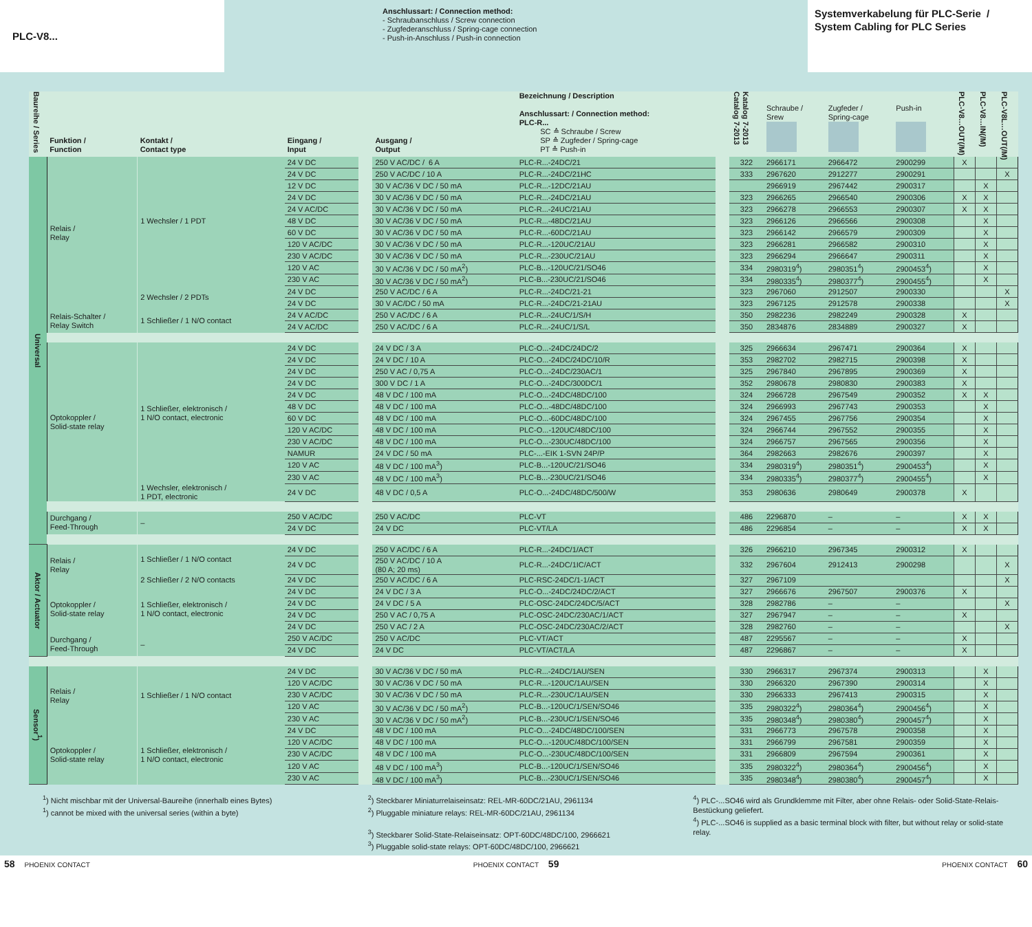PLC-V8...
Anschlussart: / Connection method:
- Schraubanschluss / Screw connection
- Zugfederanschluss / Spring-cage connection
- Push-in-Anschluss / Push-in connection
Systemverkabelung für PLC-Serie /
System Cabling for PLC Series
| Baureihe / Series | Funktion / Function | Kontakt / Contact type | Eingang / Input | | Ausgang / Output | Bezeichnung / Description Anschlussart: / Connection method: PLC-R... SC ≙ Schraube / Screw SP ≙ Zugfeder / Spring-cage PT ≙ Push-in | | Katalog 7-2013 Catalog 7-2013 | Schraube / Srew | Zugfeder / Spring-cage | Push-in | PLC-V8…OUT(/M) | PLC-V8…IN(/M) | PLC-V8L…OUT(/M) |
| --- | --- | --- | --- | --- | --- | --- | --- | --- | --- | --- | --- | --- | --- | --- |
| Universal | Relais / Relay | 1 Wechsler / 1 PDT | 24 V DC | | 250 V AC/DC / 6 A | PLC-R...-24DC/21 | | 322 | 2966171 | 2966472 | 2900299 | X | | |
| | | | 24 V DC | | 250 V AC/DC / 10 A | PLC-R...-24DC/21HC | | 333 | 2967620 | 2912277 | 2900291 | | | X |
| | | | 12 V DC | | 30 V AC/36 V DC / 50 mA | PLC-R...-12DC/21AU | | | 2966919 | 2967442 | 2900317 | | X | |
| | | | 24 V DC | | 30 V AC/36 V DC / 50 mA | PLC-R...-24DC/21AU | | 323 | 2966265 | 2966540 | 2900306 | X | X | |
| | | | 24 V AC/DC | | 30 V AC/36 V DC / 50 mA | PLC-R...-24UC/21AU | | 323 | 2966278 | 2966553 | 2900307 | X | X | |
| | | | 48 V DC | | 30 V AC/36 V DC / 50 mA | PLC-R...-48DC/21AU | | 323 | 2966126 | 2966566 | 2900308 | | X | |
| | | | 60 V DC | | 30 V AC/36 V DC / 50 mA | PLC-R...-60DC/21AU | | 323 | 2966142 | 2966579 | 2900309 | | X | |
| | | | 120 V AC/DC | | 30 V AC/36 V DC / 50 mA | PLC-R...-120UC/21AU | | 323 | 2966281 | 2966582 | 2900310 | | X | |
| | | | 230 V AC/DC | | 30 V AC/36 V DC / 50 mA | PLC-R...-230UC/21AU | | 323 | 2966294 | 2966647 | 2900311 | | X | |
| | | | 120 V AC | | 30 V AC/36 V DC / 50 mA<sup>2</sup>) | PLC-B...-120UC/21/SO46 | | 334 | 2980319<sup>4</sup>) | 2980351<sup>4</sup>) | 2900453<sup>4</sup>) | | X | |
| | | | 230 V AC | | 30 V AC/36 V DC / 50 mA<sup>2</sup>) | PLC-B...-230UC/21/SO46 | | 334 | 2980335<sup>4</sup>) | 2980377<sup>4</sup>) | 2900455<sup>4</sup>) | | X | |
| | | 2 Wechsler / 2 PDTs | 24 V DC | | 250 V AC/DC / 6 A | PLC-R...-24DC/21-21 | | 323 | 2967060 | 2912507 | 2900330 | | | X |
| | | | 24 V DC | | 30 V AC/DC / 50 mA | PLC-R...-24DC/21-21AU | | 323 | 2967125 | 2912578 | 2900338 | | | X |
| | Relais-Schalter / Relay Switch | 1 Schließer / 1 N/O contact | 24 V AC/DC | | 250 V AC/DC / 6 A | PLC-R...-24UC/1/S/H | | 350 | 2982236 | 2982249 | 2900328 | X | | |
| | | | 24 V AC/DC | | 250 V AC/DC / 6 A | PLC-R...-24UC/1/S/L | | 350 | 2834876 | 2834889 | 2900327 | X | | |
| | Optokoppler / Solid-state relay | 1 Schließer, elektronisch / 1 N/O contact, electronic | 24 V DC | | 24 V DC / 3 A | PLC-O...-24DC/24DC/2 | | 325 | 2966634 | 2967471 | 2900364 | X | | |
| | | | 24 V DC | | 24 V DC / 10 A | PLC-O...-24DC/24DC/10/R | | 353 | 2982702 | 2982715 | 2900398 | X | | |
| | | | 24 V DC | | 250 V AC / 0,75 A | PLC-O...-24DC/230AC/1 | | 325 | 2967840 | 2967895 | 2900369 | X | | |
| | | | 24 V DC | | 300 V DC / 1 A | PLC-O...-24DC/300DC/1 | | 352 | 2980678 | 2980830 | 2900383 | X | | |
| | | | 24 V DC | | 48 V DC / 100 mA | PLC-O...-24DC/48DC/100 | | 324 | 2966728 | 2967549 | 2900352 | X | X | |
| | | | 48 V DC | | 48 V DC / 100 mA | PLC-O...-48DC/48DC/100 | | 324 | 2966993 | 2967743 | 2900353 | | X | |
| | | | 60 V DC | | 48 V DC / 100 mA | PLC-O...-60DC/48DC/100 | | 324 | 2967455 | 2967756 | 2900354 | | X | |
| | | | 120 V AC/DC | | 48 V DC / 100 mA | PLC-O...-120UC/48DC/100 | | 324 | 2966744 | 2967552 | 2900355 | | X | |
| | | | 230 V AC/DC | | 48 V DC / 100 mA | PLC-O...-230UC/48DC/100 | | 324 | 2966757 | 2967565 | 2900356 | | X | |
| | | | NAMUR | | 24 V DC / 50 mA | PLC-...-EIK 1-SVN 24P/P | | 364 | 2982663 | 2982676 | 2900397 | | X | |
| | | | 120 V AC | | 48 V DC / 100 mA<sup>3</sup>) | PLC-B...-120UC/21/SO46 | | 334 | 2980319<sup>4</sup>) | 2980351<sup>4</sup>) | 2900453<sup>4</sup>) | | X | |
| | | | 230 V AC | | 48 V DC / 100 mA<sup>3</sup>) | PLC-B...-230UC/21/SO46 | | 334 | 2980335<sup>4</sup>) | 2980377<sup>4</sup>) | 2900455<sup>4</sup>) | | X | |
| | | 1 Wechsler, elektronisch / 1 PDT, electronic | 24 V DC | | 48 V DC / 0,5 A | PLC-O...-24DC/48DC/500/W | | 353 | 2980636 | 2980649 | 2900378 | X | | |
| | Durchgang / Feed-Through | – | 250 V AC/DC | | 250 V AC/DC | PLC-VT | | 486 | 2296870 | – | – | X | X | |
| | | | 24 V DC | | 24 V DC | PLC-VT/LA | | 486 | 2296854 | – | – | X | X | |
| Aktor / Actuator | Relais / Relay | 1 Schließer / 1 N/O contact | 24 V DC | | 250 V AC/DC / 6 A | PLC-R...-24DC/1/ACT | | 326 | 2966210 | 2967345 | 2900312 | X | | |
| | | | 24 V DC | | 250 V AC/DC / 10 A (80 A; 20 ms) | PLC-R...-24DC/1IC/ACT | | 332 | 2967604 | 2912413 | 2900298 | | | X |
| | | 2 Schließer / 2 N/O contacts | 24 V DC | | 250 V AC/DC / 6 A | PLC-RSC-24DC/1-1/ACT | | 327 | 2967109 | | | | | X |
| | Optokoppler / Solid-state relay | 1 Schließer, elektronisch / 1 N/O contact, electronic | 24 V DC | | 24 V DC / 3 A | PLC-O...-24DC/24DC/2/ACT | | 327 | 2966676 | 2967507 | 2900376 | X | | |
| | | | 24 V DC | | 24 V DC / 5 A | PLC-OSC-24DC/24DC/5/ACT | | 328 | 2982786 | – | – | | | X |
| | | | 24 V DC | | 250 V AC / 0,75 A | PLC-OSC-24DC/230AC/1/ACT | | 327 | 2967947 | – | – | X | | |
| | | | 24 V DC | | 250 V AC / 2 A | PLC-OSC-24DC/230AC/2/ACT | | 328 | 2982760 | – | – | | | X |
| | Durchgang / Feed-Through | – | 250 V AC/DC | | 250 V AC/DC | PLC-VT/ACT | | 487 | 2295567 | – | – | X | | |
| | | | 24 V DC | | 24 V DC | PLC-VT/ACT/LA | | 487 | 2296867 | – | – | X | | |
| Sensor<sup>1</sup>) | Relais / Relay | 1 Schließer / 1 N/O contact | 24 V DC | | 30 V AC/36 V DC / 50 mA | PLC-R...-24DC/1AU/SEN | | 330 | 2966317 | 2967374 | 2900313 | | X | |
| | | | 120 V AC/DC | | 30 V AC/36 V DC / 50 mA | PLC-R...-120UC/1AU/SEN | | 330 | 2966320 | 2967390 | 2900314 | | X | |
| | | | 230 V AC/DC | | 30 V AC/36 V DC / 50 mA | PLC-R...-230UC/1AU/SEN | | 330 | 2966333 | 2967413 | 2900315 | | X | |
| | | | 120 V AC | | 30 V AC/36 V DC / 50 mA<sup>2</sup>) | PLC-B...-120UC/1/SEN/SO46 | | 335 | 2980322<sup>4</sup>) | 2980364<sup>4</sup>) | 2900456<sup>4</sup>) | | X | |
| | | | 230 V AC | | 30 V AC/36 V DC / 50 mA<sup>2</sup>) | PLC-B...-230UC/1/SEN/SO46 | | 335 | 2980348<sup>4</sup>) | 2980380<sup>4</sup>) | 2900457<sup>4</sup>) | | X | |
| | Optokoppler / Solid-state relay | 1 Schließer, elektronisch / 1 N/O contact, electronic | 24 V DC | | 48 V DC / 100 mA | PLC-O...-24DC/48DC/100/SEN | | 331 | 2966773 | 2967578 | 2900358 | | X | |
| | | | 120 V AC/DC | | 48 V DC / 100 mA | PLC-O...-120UC/48DC/100/SEN | | 331 | 2966799 | 2967581 | 2900359 | | X | |
| | | | 230 V AC/DC | | 48 V DC / 100 mA | PLC-O...-230UC/48DC/100/SEN | | 331 | 2966809 | 2967594 | 2900361 | | X | |
| | | | 120 V AC | | 48 V DC / 100 mA<sup>3</sup>) | PLC-B...-120UC/1/SEN/SO46 | | 335 | 2980322<sup>4</sup>) | 2980364<sup>4</sup>) | 2900456<sup>4</sup>) | | X | |
| | | | 230 V AC | | 48 V DC / 100 mA<sup>3</sup>) | PLC-B...-230UC/1/SEN/SO46 | | 335 | 2980348<sup>4</sup>) | 2980380<sup>4</sup>) | 2900457<sup>4</sup>) | | X | |
<sup>1</sup>) Nicht mischbar mit der Universal-Baureihe (innerhalb eines Bytes)
<sup>1</sup>) cannot be mixed with the universal series (within a byte)
<sup>2</sup>) Steckbarer Miniaturrelaiseinsatz: REL-MR-60DC/21AU, 2961134
<sup>2</sup>) Pluggable miniature relays: REL-MR-60DC/21AU, 2961134
<sup>3</sup>) Steckbarer Solid-State-Relaiseinsatz: OPT-60DC/48DC/100, 2966621
<sup>3</sup>) Pluggable solid-state relays: OPT-60DC/48DC/100, 2966621
<sup>4</sup>) PLC-...SO46 wird als Grundklemme mit Filter, aber ohne Relais- oder Solid-State-Relais-Bestückung geliefert.
<sup>4</sup>) PLC-...SO46 is supplied as a basic terminal block with filter, but without relay or solid-state relay.
58 PHOENIX CONTACT PHOENIX CONTACT 59 PHOENIX CONTACT 60